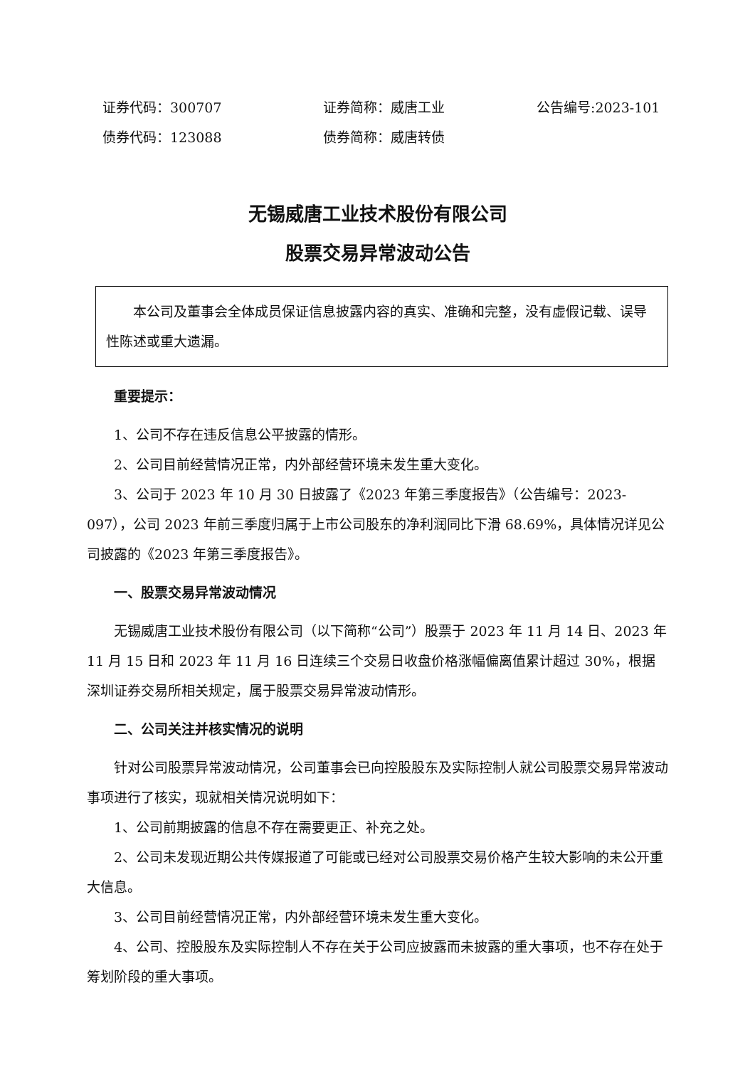证券代码：300707 证券简称：威唐工业 公告编号:2023-101
债券代码：123088 债券简称：威唐转债
无锡威唐工业技术股份有限公司
股票交易异常波动公告
本公司及董事会全体成员保证信息披露内容的真实、准确和完整，没有虚假记载、误导性陈述或重大遗漏。
重要提示：
1、公司不存在违反信息公平披露的情形。
2、公司目前经营情况正常，内外部经营环境未发生重大变化。
3、公司于 2023 年 10 月 30 日披露了《2023 年第三季度报告》（公告编号：2023-097），公司 2023 年前三季度归属于上市公司股东的净利润同比下滑 68.69%，具体情况详见公司披露的《2023 年第三季度报告》。
一、股票交易异常波动情况
无锡威唐工业技术股份有限公司（以下简称“公司”）股票于 2023 年 11 月 14 日、2023 年 11 月 15 日和 2023 年 11 月 16 日连续三个交易日收盘价格涨幅偏离值累计超过 30%，根据深圳证券交易所相关规定，属于股票交易异常波动情形。
二、公司关注并核实情况的说明
针对公司股票异常波动情况，公司董事会已向控股股东及实际控制人就公司股票交易异常波动事项进行了核实，现就相关情况说明如下：
1、公司前期披露的信息不存在需要更正、补充之处。
2、公司未发现近期公共传媒报道了可能或已经对公司股票交易价格产生较大影响的未公开重大信息。
3、公司目前经营情况正常，内外部经营环境未发生重大变化。
4、公司、控股股东及实际控制人不存在关于公司应披露而未披露的重大事项，也不存在处于筹划阶段的重大事项。